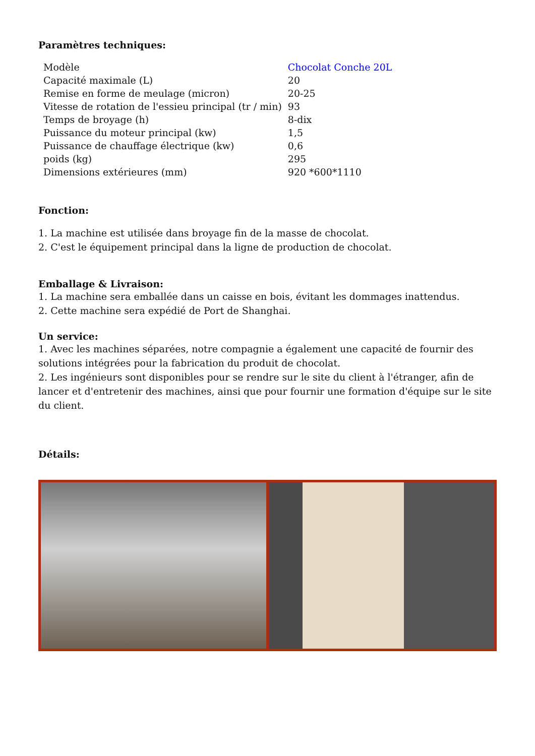Paramètres techniques:
| Modèle | Chocolat Conche 20L |
| Capacité maximale (L) | 20 |
| Remise en forme de meulage (micron) | 20-25 |
| Vitesse de rotation de l'essieu principal (tr / min) | 93 |
| Temps de broyage (h) | 8-dix |
| Puissance du moteur principal (kw) | 1,5 |
| Puissance de chauffage électrique (kw) | 0,6 |
| poids (kg) | 295 |
| Dimensions extérieures (mm) | 920 *600*1110 |
Fonction:
1. La machine est utilisée dans broyage fin de la masse de chocolat.
2. C'est le équipement principal dans la ligne de production de chocolat.
Emballage & Livraison:
1. La machine sera emballée dans un caisse en bois, évitant les dommages inattendus.
2. Cette machine sera expédié de Port de Shanghai.
Un service:
1. Avec les machines séparées, notre compagnie a également une capacité de fournir des solutions intégrées pour la fabrication du produit de chocolat.
2. Les ingénieurs sont disponibles pour se rendre sur le site du client à l'étranger, afin de lancer et d'entretenir des machines, ainsi que pour fournir une formation d'équipe sur le site du client.
Détails: